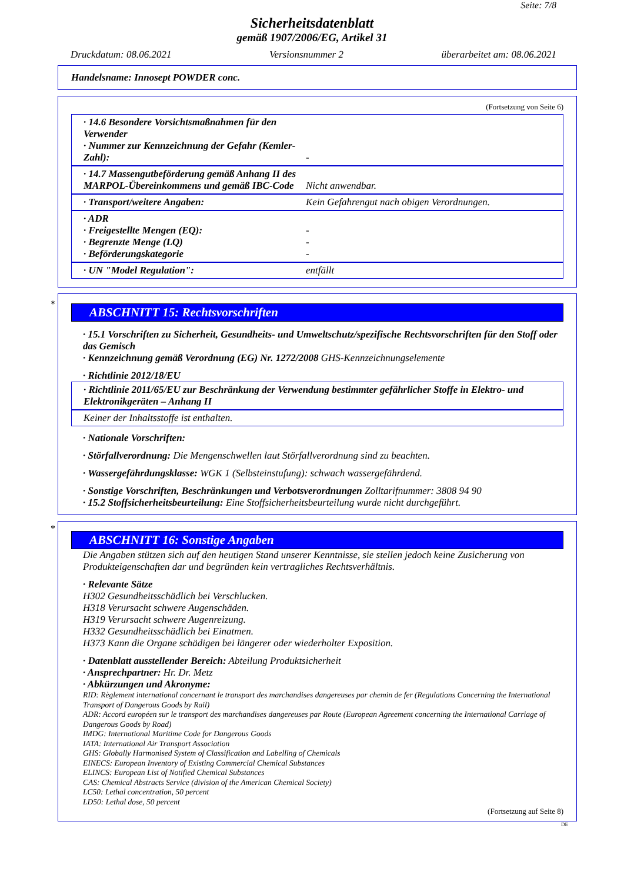Seite: 7/8
Sicherheitsdatenblatt
gemäß 1907/2006/EG, Artikel 31
Druckdatum: 08.06.2021 Versionsnummer 2 überarbeitet am: 08.06.2021
Handelsname: Innosept POWDER conc.
(Fortsetzung von Seite 6)
· 14.6 Besondere Vorsichtsmaßnahmen für den Verwender
· Nummer zur Kennzeichnung der Gefahr (Kemler-Zahl):
-
· 14.7 Massengutbeförderung gemäß Anhang II des MARPOL-Übereinkommens und gemäß IBC-Code
Nicht anwendbar.
· Transport/weitere Angaben: Kein Gefahrengut nach obigen Verordnungen.
· ADR
· Freigestellte Mengen (EQ):
· Begrenzte Menge (LQ)
· Beförderungskategorie
-
-
-
· UN "Model Regulation": entfällt
*
ABSCHNITT 15: Rechtsvorschriften
· 15.1 Vorschriften zu Sicherheit, Gesundheits- und Umweltschutz/spezifische Rechtsvorschriften für den Stoff oder das Gemisch
· Kennzeichnung gemäß Verordnung (EG) Nr. 1272/2008 GHS-Kennzeichnungselemente
· Richtlinie 2012/18/EU
· Richtlinie 2011/65/EU zur Beschränkung der Verwendung bestimmter gefährlicher Stoffe in Elektro- und Elektronikgeräten – Anhang II
Keiner der Inhaltsstoffe ist enthalten.
· Nationale Vorschriften:
· Störfallverordnung: Die Mengenschwellen laut Störfallverordnung sind zu beachten.
· Wassergefährdungsklasse: WGK 1 (Selbsteinstufung): schwach wassergefährdend.
· Sonstige Vorschriften, Beschränkungen und Verbotsverordnungen Zolltarifnummer: 3808 94 90
· 15.2 Stoffsicherheitsbeurteilung: Eine Stoffsicherheitsbeurteilung wurde nicht durchgeführt.
*
ABSCHNITT 16: Sonstige Angaben
Die Angaben stützen sich auf den heutigen Stand unserer Kenntnisse, sie stellen jedoch keine Zusicherung von Produkteigenschaften dar und begründen kein vertragliches Rechtsverhältnis.
· Relevante Sätze
H302 Gesundheitsschädlich bei Verschlucken.
H318 Verursacht schwere Augenschäden.
H319 Verursacht schwere Augenreizung.
H332 Gesundheitsschädlich bei Einatmen.
H373 Kann die Organe schädigen bei längerer oder wiederholter Exposition.
· Datenblatt ausstellender Bereich: Abteilung Produktsicherheit
· Ansprechpartner: Hr. Dr. Metz
· Abkürzungen und Akronyme:
RID: Règlement international concernant le transport des marchandises dangereuses par chemin de fer (Regulations Concerning the International Transport of Dangerous Goods by Rail)
ADR: Accord européen sur le transport des marchandises dangereuses par Route (European Agreement concerning the International Carriage of Dangerous Goods by Road)
IMDG: International Maritime Code for Dangerous Goods
IATA: International Air Transport Association
GHS: Globally Harmonised System of Classification and Labelling of Chemicals
EINECS: European Inventory of Existing Commercial Chemical Substances
ELINCS: European List of Notified Chemical Substances
CAS: Chemical Abstracts Service (division of the American Chemical Society)
LC50: Lethal concentration, 50 percent
LD50: Lethal dose, 50 percent
(Fortsetzung auf Seite 8)
DE